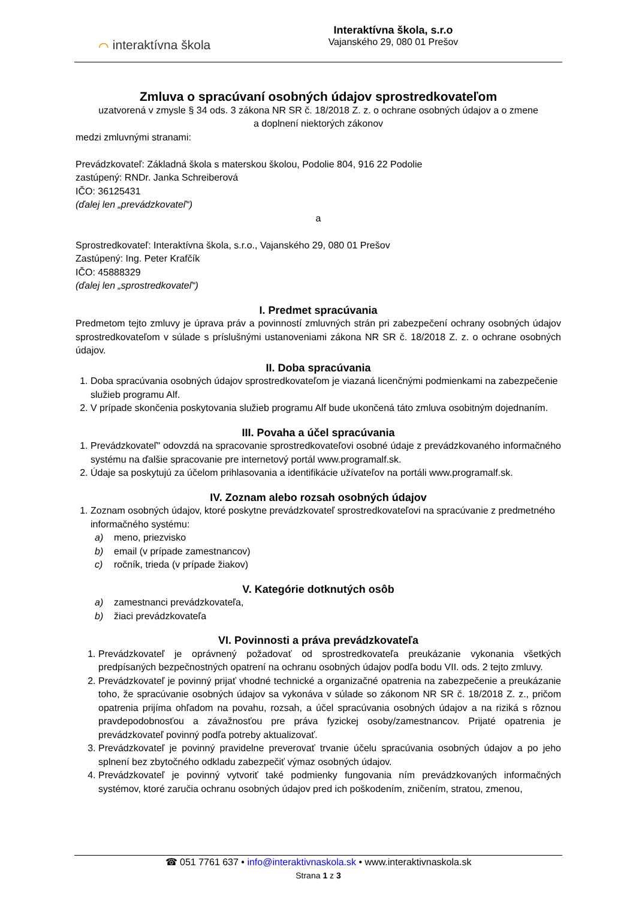⌒ interaktívna škola
Interaktívna škola, s.r.o
Vajanského 29, 080 01 Prešov
Zmluva o spracúvaní osobných údajov sprostredkovateľom
uzatvorená v zmysle § 34 ods. 3 zákona NR SR č. 18/2018 Z. z. o ochrane osobných údajov a o zmene
a doplnení niektorých zákonov
medzi zmluvnými stranami:
Prevádzkovateľ: Základná škola s materskou školou, Podolie 804, 916 22 Podolie
zastúpený: RNDr. Janka Schreiberová
IČO: 36125431
(ďalej len „prevádzkovateľ“)
a
Sprostredkovateľ: Interaktívna škola, s.r.o., Vajanského 29, 080 01 Prešov
Zastúpený: Ing. Peter Krafčík
IČO: 45888329
(ďalej len „sprostredkovateľ“)
I. Predmet spracúvania
Predmetom tejto zmluvy je úprava práv a povinností zmluvných strán pri zabezpečení ochrany osobných údajov sprostredkovateľom v súlade s príslušnými ustanoveniami zákona NR SR č. 18/2018 Z. z. o ochrane osobných údajov.
II. Doba spracúvania
1. Doba spracúvania osobných údajov sprostredkovateľom je viazaná licenčnými podmienkami na zabezpečenie služieb programu Alf.
2. V prípade skončenia poskytovania služieb programu Alf bude ukončená táto zmluva osobitným dojednaním.
III. Povaha a účel spracúvania
1. Prevádzkovateľ" odovzdá na spracovanie sprostredkovateľovi osobné údaje z prevádzkovaného informačného systému na ďalšie spracovanie pre internetový portál www.programalf.sk.
2. Údaje sa poskytujú za účelom prihlasovania a identifikácie užívateľov na portáli www.programalf.sk.
IV. Zoznam alebo rozsah osobných údajov
1. Zoznam osobných údajov, ktoré poskytne prevádzkovateľ sprostredkovateľovi na spracúvanie z predmetného informačného systému:
a) meno, priezvisko
b) email (v prípade zamestnancov)
c) ročník, trieda (v prípade žiakov)
V. Kategórie dotknutých osôb
a) zamestnanci prevádzkovateľa,
b) žiaci prevádzkovateľa
VI. Povinnosti a práva prevádzkovateľa
1. Prevádzkovateľ je oprávnený požadovať od sprostredkovateľa preukázanie vykonania všetkých predpísaných bezpečnostných opatrení na ochranu osobných údajov podľa bodu VII. ods. 2 tejto zmluvy.
2. Prevádzkovateľ je povinný prijať vhodné technické a organizačné opatrenia na zabezpečenie a preukázanie toho, že spracúvanie osobných údajov sa vykonáva v súlade so zákonom NR SR č. 18/2018 Z. z., pričom opatrenia prijíma ohľadom na povahu, rozsah, a účel spracúvania osobných údajov a na riziká s rôznou pravdepodobnosťou a závažnosťou pre práva fyzickej osoby/zamestnancov. Prijaté opatrenia je prevádzkovateľ povinný podľa potreby aktualizovať.
3. Prevádzkovateľ je povinný pravidelne preverovať trvanie účelu spracúvania osobných údajov a po jeho splnení bez zbytočného odkladu zabezpečiť výmaz osobných údajov.
4. Prevádzkovateľ je povinný vytvoriť také podmienky fungovania ním prevádzkovaných informačných systémov, ktoré zaručia ochranu osobných údajov pred ich poškodením, zničením, stratou, zmenou,
☎ 051 7761 637 • info@interaktivnaskola.sk • www.interaktivnaskola.sk
Strana 1 z 3